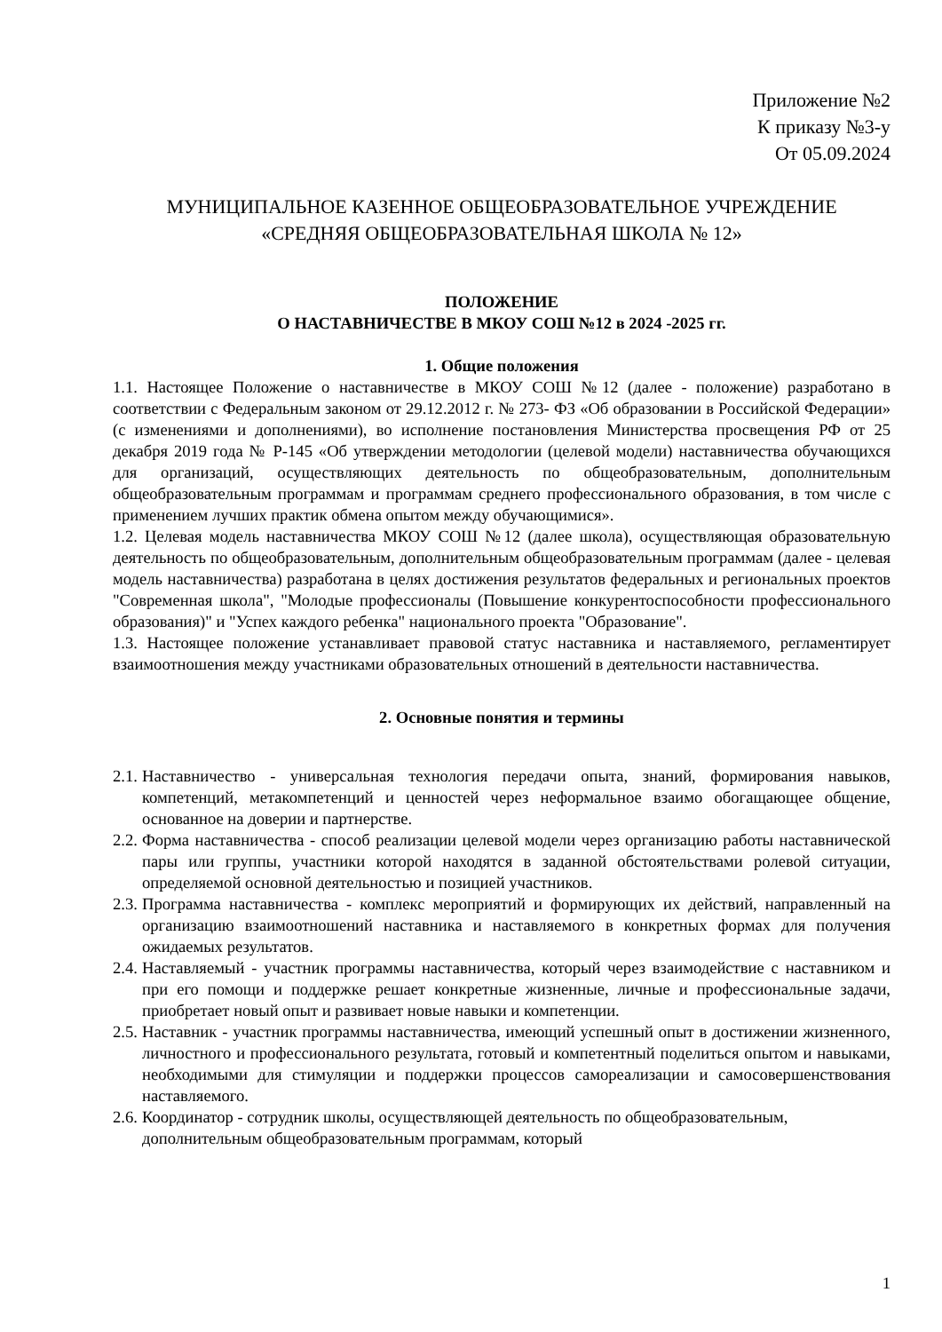Приложение №2
К приказу №3-у
От 05.09.2024
МУНИЦИПАЛЬНОЕ КАЗЕННОЕ ОБЩЕОБРАЗОВАТЕЛЬНОЕ УЧРЕЖДЕНИЕ
«СРЕДНЯЯ ОБЩЕОБРАЗОВАТЕЛЬНАЯ ШКОЛА № 12»
ПОЛОЖЕНИЕ
О НАСТАВНИЧЕСТВЕ В МКОУ СОШ №12 в 2024 -2025 гг.
1. Общие положения
1.1. Настоящее Положение о наставничестве в МКОУ СОШ №12 (далее - положение) разработано в соответствии с Федеральным законом от 29.12.2012 г. № 273- ФЗ «Об образовании в Российской Федерации» (с изменениями и дополнениями), во исполнение постановления Министерства просвещения РФ от 25 декабря 2019 года № Р-145 «Об утверждении методологии (целевой модели) наставничества обучающихся для организаций, осуществляющих деятельность по общеобразовательным, дополнительным общеобразовательным программам и программам среднего профессионального образования, в том числе с применением лучших практик обмена опытом между обучающимися».
1.2. Целевая модель наставничества МКОУ СОШ №12 (далее школа), осуществляющая образовательную деятельность по общеобразовательным, дополнительным общеобразовательным программам (далее - целевая модель наставничества) разработана в целях достижения результатов федеральных и региональных проектов "Современная школа", "Молодые профессионалы (Повышение конкурентоспособности профессионального образования)" и "Успех каждого ребенка" национального проекта "Образование".
1.3. Настоящее положение устанавливает правовой статус наставника и наставляемого, регламентирует взаимоотношения между участниками образовательных отношений в деятельности наставничества.
2. Основные понятия и термины
2.1. Наставничество - универсальная технология передачи опыта, знаний, формирования навыков, компетенций, метакомпетенций и ценностей через неформальное взаимо обогащающее общение, основанное на доверии и партнерстве.
2.2. Форма наставничества - способ реализации целевой модели через организацию работы наставнической пары или группы, участники которой находятся в заданной обстоятельствами ролевой ситуации, определяемой основной деятельностью и позицией участников.
2.3. Программа наставничества - комплекс мероприятий и формирующих их действий, направленный на организацию взаимоотношений наставника и наставляемого в конкретных формах для получения ожидаемых результатов.
2.4. Наставляемый - участник программы наставничества, который через взаимодействие с наставником и при его помощи и поддержке решает конкретные жизненные, личные и профессиональные задачи, приобретает новый опыт и развивает новые навыки и компетенции.
2.5. Наставник - участник программы наставничества, имеющий успешный опыт в достижении жизненного, личностного и профессионального результата, готовый и компетентный поделиться опытом и навыками, необходимыми для стимуляции и поддержки процессов самореализации и самосовершенствования наставляемого.
2.6. Координатор - сотрудник школы, осуществляющей деятельность по общеобразовательным, дополнительным общеобразовательным программам, который
1